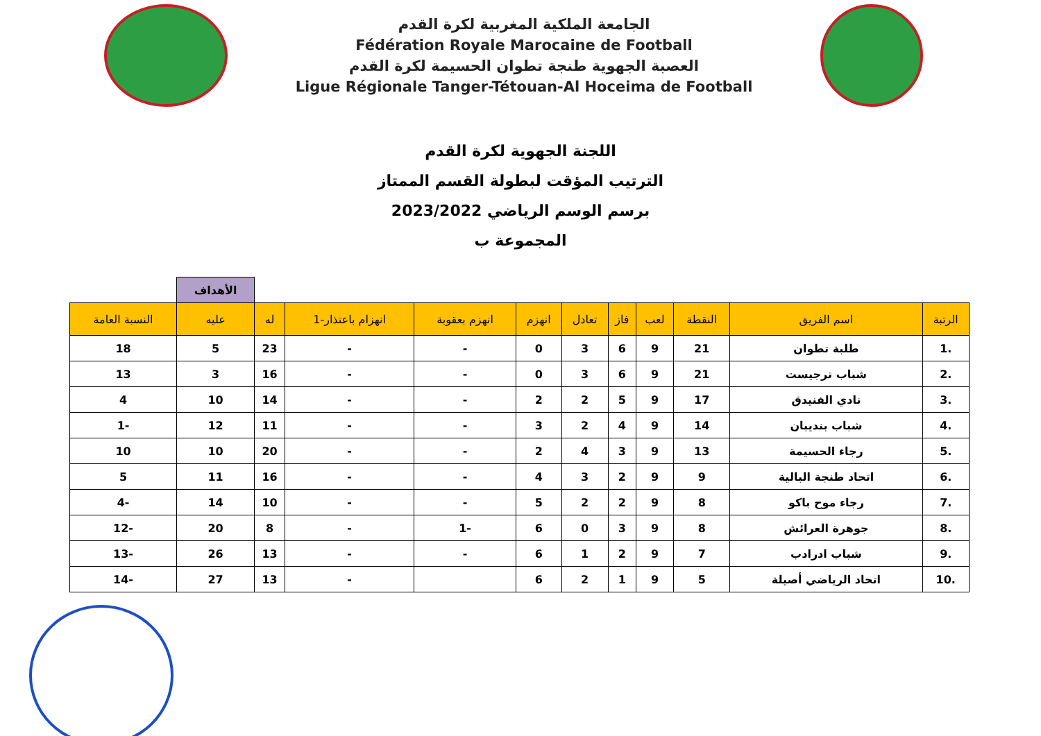الجامعة الملكية المغربية لكرة القدم
Fédération Royale Marocaine de Football
العصبة الجهوية طنجة تطوان الحسيمة لكرة القدم
Ligue Régionale Tanger-Tétouan-Al Hoceima de Football
اللجنة الجهوية لكرة القدم
الترتيب المؤقت لبطولة القسم الممتاز
برسم الوسم الرياضي 2023/2022
المجموعة ب
| | | | | | | | | | | الأهداف | |
| الرتبة | اسم الفريق | النقطة | لعب | فاز | تعادل | انهزم | انهزم بعقوبة | انهزام باعتذار-1 | له | عليه | النسبة العامة |
| .1 | طلبة تطوان | 21 | 9 | 6 | 3 | 0 | - | - | 23 | 5 | 18 |
| .2 | شباب ترجيست | 21 | 9 | 6 | 3 | 0 | - | - | 16 | 3 | 13 |
| .3 | نادي الفنيدق | 17 | 9 | 5 | 2 | 2 | - | - | 14 | 10 | 4 |
| .4 | شباب بنديبان | 14 | 9 | 4 | 2 | 3 | - | - | 11 | 12 | -1 |
| .5 | رجاء الحسيمة | 13 | 9 | 3 | 4 | 2 | - | - | 20 | 10 | 10 |
| .6 | اتحاد طنجة البالية | 9 | 9 | 2 | 3 | 4 | - | - | 16 | 11 | 5 |
| .7 | رجاء موح باكو | 8 | 9 | 2 | 2 | 5 | - | - | 10 | 14 | -4 |
| .8 | جوهرة العرائش | 8 | 9 | 3 | 0 | 6 | -1 | - | 8 | 20 | -12 |
| .9 | شباب ادرادب | 7 | 9 | 2 | 1 | 6 | - | - | 13 | 26 | -13 |
| .10 | اتحاد الرياضي أصيلة | 5 | 9 | 1 | 2 | 6 | | - | 13 | 27 | -14 |